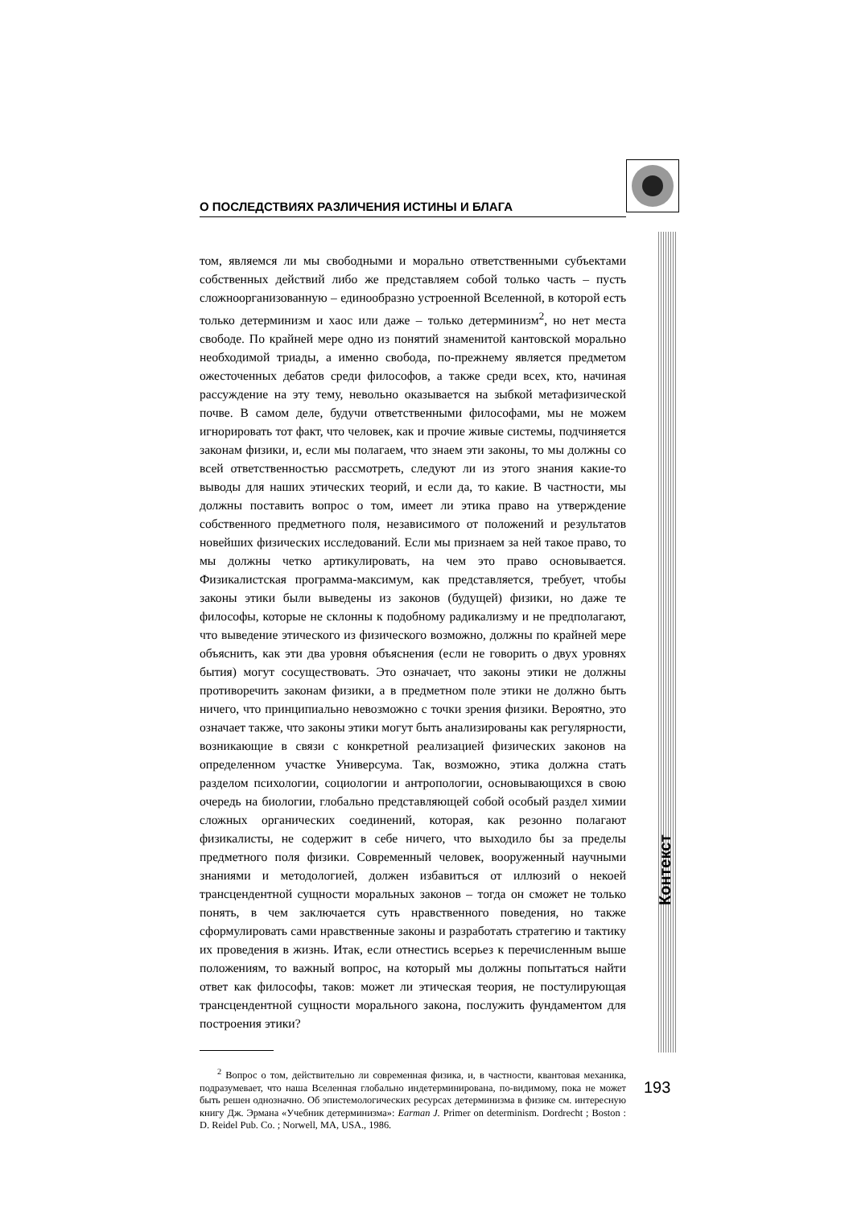О ПОСЛЕДСТВИЯХ РАЗЛИЧЕНИЯ ИСТИНЫ И БЛАГА
том, являемся ли мы свободными и морально ответственными субъектами собственных действий либо же представляем собой только часть – пусть сложноорганизованную – единообразно устроенной Вселенной, в которой есть только детерминизм и хаос или даже – только детерминизм<sup>2</sup>, но нет места свободе. По крайней мере одно из понятий знаменитой кантовской морально необходимой триады, а именно свобода, по-прежнему является предметом ожесточенных дебатов среди философов, а также среди всех, кто, начиная рассуждение на эту тему, невольно оказывается на зыбкой метафизической почве. В самом деле, будучи ответственными философами, мы не можем игнорировать тот факт, что человек, как и прочие живые системы, подчиняется законам физики, и, если мы полагаем, что знаем эти законы, то мы должны со всей ответственностью рассмотреть, следуют ли из этого знания какие-то выводы для наших этических теорий, и если да, то какие. В частности, мы должны поставить вопрос о том, имеет ли этика право на утверждение собственного предметного поля, независимого от положений и результатов новейших физических исследований. Если мы признаем за ней такое право, то мы должны четко артикулировать, на чем это право основывается. Физикалистская программа-максимум, как представляется, требует, чтобы законы этики были выведены из законов (будущей) физики, но даже те философы, которые не склонны к подобному радикализму и не предполагают, что выведение этического из физического возможно, должны по крайней мере объяснить, как эти два уровня объяснения (если не говорить о двух уровнях бытия) могут сосуществовать. Это означает, что законы этики не должны противоречить законам физики, а в предметном поле этики не должно быть ничего, что принципиально невозможно с точки зрения физики. Вероятно, это означает также, что законы этики могут быть анализированы как регулярности, возникающие в связи с конкретной реализацией физических законов на определенном участке Универсума. Так, возможно, этика должна стать разделом психологии, социологии и антропологии, основывающихся в свою очередь на биологии, глобально представляющей собой особый раздел химии сложных органических соединений, которая, как резонно полагают физикалисты, не содержит в себе ничего, что выходило бы за пределы предметного поля физики. Современный человек, вооруженный научными знаниями и методологией, должен избавиться от иллюзий о некоей трансцендентной сущности моральных законов – тогда он сможет не только понять, в чем заключается суть нравственного поведения, но также сформулировать сами нравственные законы и разработать стратегию и тактику их проведения в жизнь. Итак, если отнестись всерьез к перечисленным выше положениям, то важный вопрос, на который мы должны попытаться найти ответ как философы, таков: может ли этическая теория, не постулирующая трансцендентной сущности морального закона, послужить фундаментом для построения этики?
<sup>2</sup> Вопрос о том, действительно ли современная физика, и, в частности, квантовая механика, подразумевает, что наша Вселенная глобально индетерминирована, по-видимому, пока не может быть решен однозначно. Об эпистемологических ресурсах детерминизма в физике см. интересную книгу Дж. Эрмана «Учебник детерминизма»: Earman J. Primer on determinism. Dordrecht ; Boston : D. Reidel Pub. Co. ; Norwell, MA, USA., 1986.
Контекст
193